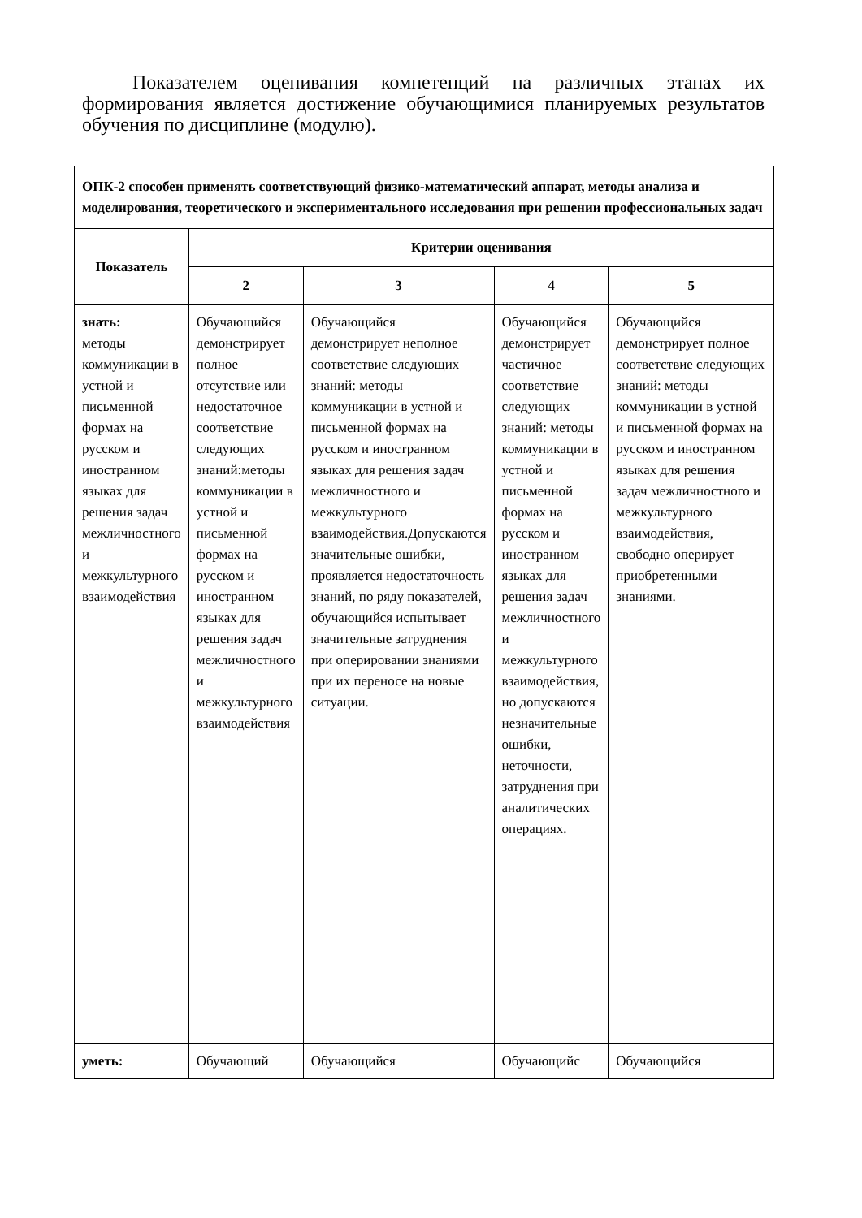Показателем оценивания компетенций на различных этапах их формирования является достижение обучающимися планируемых результатов обучения по дисциплине (модулю).
| ОПК-2 способен применять соответствующий физико-математический аппарат, методы анализа и моделирования, теоретического и экспериментального исследования при решении профессиональных задач | | | | |
| Показатель | Критерии оценивания | | | |
| | 2 | 3 | 4 | 5 |
| знать: методы коммуникации в устной и письменной формах на русском и иностранном языках для решения задач межличностного и межкультурного взаимодействия | Обучающийся демонстрирует полное отсутствие или недостаточное соответствие следующих знаний:методы коммуникации в устной и письменной формах на русском и иностранном языках для решения задач межличностного и межкультурного взаимодействия | Обучающийся демонстрирует неполное соответствие следующих знаний: методы коммуникации в устной и письменной формах на русском и иностранном языках для решения задач межличностного и межкультурного взаимодействия.Допускаются значительные ошибки, проявляется недостаточность знаний, по ряду показателей, обучающийся испытывает значительные затруднения при оперировании знаниями при их переносе на новые ситуации. | Обучающийся демонстрирует частичное соответствие следующих знаний: методы коммуникации в устной и письменной формах на русском и иностранном языках для решения задач межличностного и межкультурного взаимодействия, но допускаются незначительные ошибки, неточности, затруднения при аналитических операциях. | Обучающийся демонстрирует полное соответствие следующих знаний: методы коммуникации в устной и письменной формах на русском и иностранном языках для решения задач межличностного и межкультурного взаимодействия, свободно оперирует приобретенными знаниями. |
| уметь: | Обучающий | Обучающийся | Обучающийс | Обучающийся |